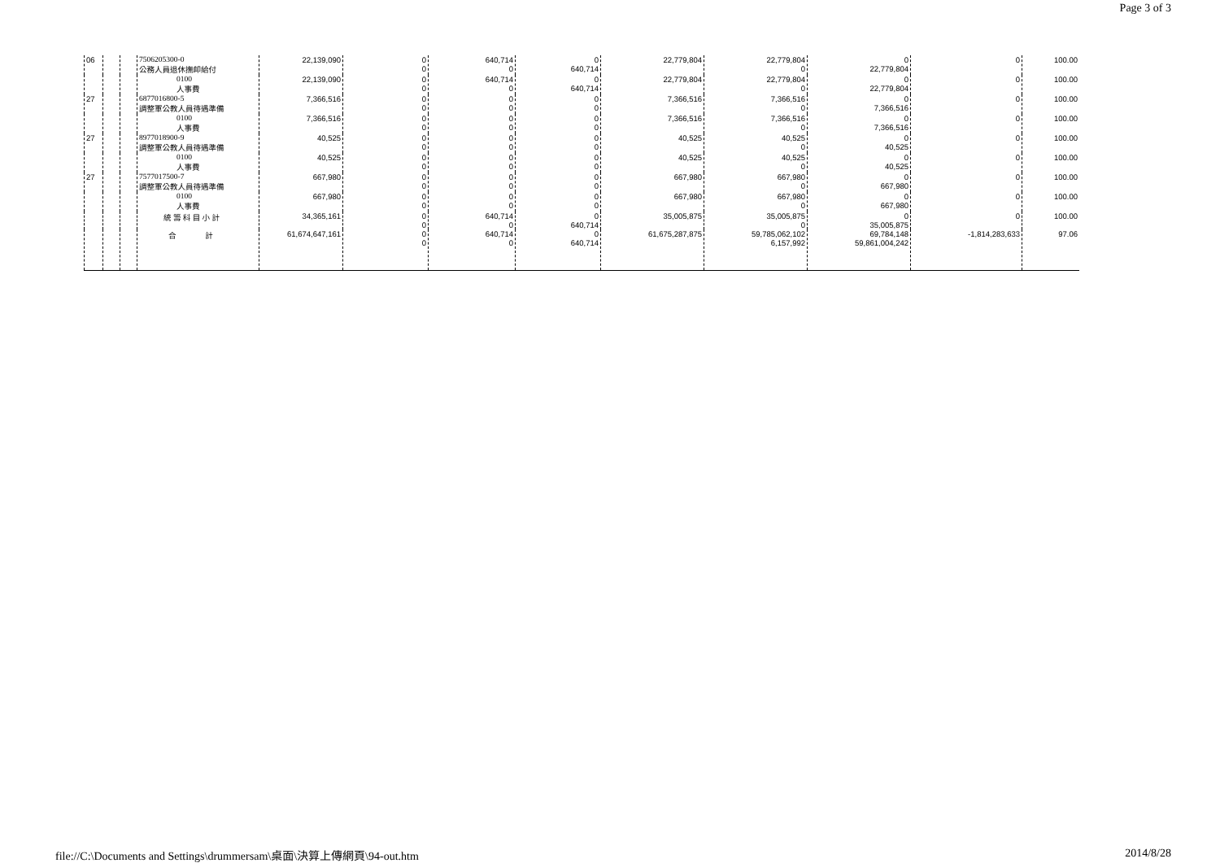Page 3 of 3
| 06 | | | 7506205300-0 公務人員退休撫卹給付 | 22,139,090 | 0 0 | 640,714 0 | 0 640,714 | 22,779,804 | 22,779,804 0 | 0 22,779,804 | 0 | 100.00 |
| | | | 0100 人事費 | 22,139,090 | 0 0 | 640,714 0 | 0 640,714 | 22,779,804 | 22,779,804 0 | 0 22,779,804 | 0 | 100.00 |
| 27 | | | 6877016800-5 調整軍公教人員待遇準備 | 7,366,516 | 0 0 | 0 0 | 0 0 | 7,366,516 | 7,366,516 0 | 0 7,366,516 | 0 | 100.00 |
| | | | 0100 人事費 | 7,366,516 | 0 0 | 0 0 | 0 0 | 7,366,516 | 7,366,516 0 | 0 7,366,516 | 0 | 100.00 |
| 27 | | | 8977018900-9 調整軍公教人員待遇準備 | 40,525 | 0 0 | 0 0 | 0 0 | 40,525 | 40,525 0 | 0 40,525 | 0 | 100.00 |
| | | | 0100 人事費 | 40,525 | 0 0 | 0 0 | 0 0 | 40,525 | 40,525 0 | 0 40,525 | 0 | 100.00 |
| 27 | | | 7577017500-7 調整軍公教人員待遇準備 | 667,980 | 0 0 | 0 0 | 0 0 | 667,980 | 667,980 0 | 0 667,980 | 0 | 100.00 |
| | | | 0100 人事費 | 667,980 | 0 0 | 0 0 | 0 0 | 667,980 | 667,980 0 | 0 667,980 | 0 | 100.00 |
| | | | 統 籌 科 目 小 計 | 34,365,161 | 0 0 | 640,714 0 | 0 640,714 | 35,005,875 | 35,005,875 0 | 0 35,005,875 | 0 | 100.00 |
| | | | 合 計 | 61,674,647,161 | 0 0 | 640,714 0 | 0 640,714 | 61,675,287,875 | 59,785,062,102 6,157,992 | 69,784,148 59,861,004,242 | -1,814,283,633 | 97.06 |
file://C:\Documents and Settings\drummersam\桌面\決算上傳網頁\94-out.htm 2014/8/28